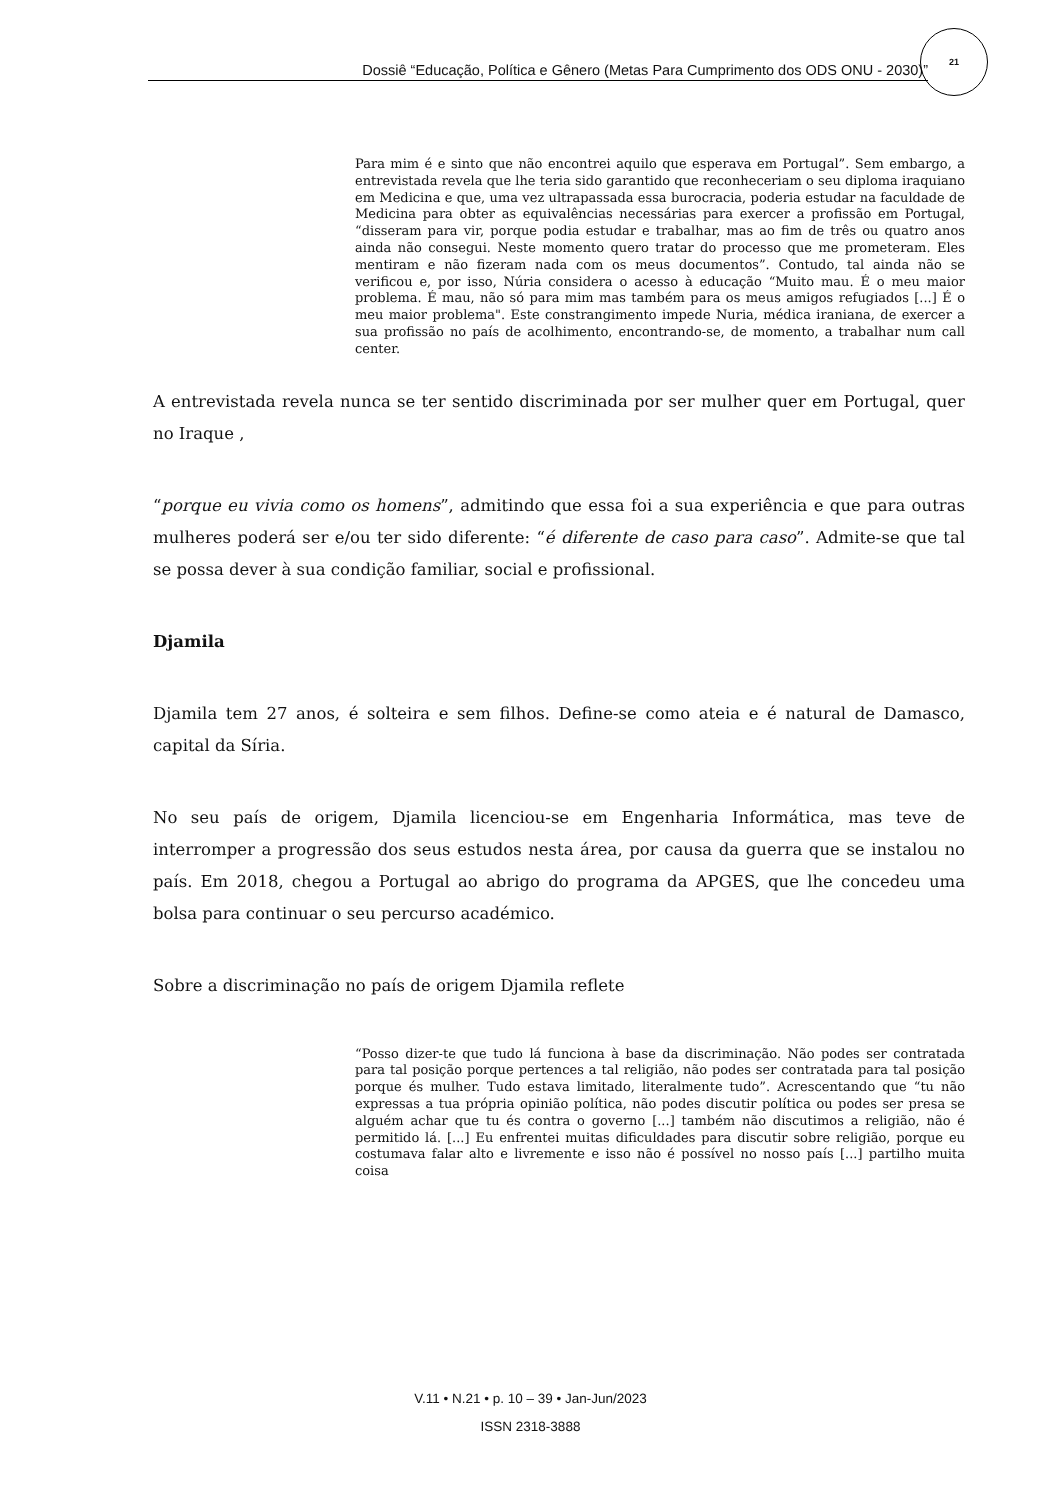Dossiê “Educação, Política e Gênero (Metas Para Cumprimento dos ODS ONU - 2030)”
21
Para mim é e sinto que não encontrei aquilo que esperava em Portugal”. Sem embargo, a entrevistada revela que lhe teria sido garantido que reconheceriam o seu diploma iraquiano em Medicina e que, uma vez ultrapassada essa burocracia, poderia estudar na faculdade de Medicina para obter as equivalências necessárias para exercer a profissão em Portugal, “disseram para vir, porque podia estudar e trabalhar, mas ao fim de três ou quatro anos ainda não consegui. Neste momento quero tratar do processo que me prometeram. Eles mentiram e não fizeram nada com os meus documentos”. Contudo, tal ainda não se verificou e, por isso, Núria considera o acesso à educação “Muito mau. É o meu maior problema. É mau, não só para mim mas também para os meus amigos refugiados [...] É o meu maior problema". Este constrangimento impede Nuria, médica iraniana, de exercer a sua profissão no país de acolhimento, encontrando-se, de momento, a trabalhar num call center.
A entrevistada revela nunca se ter sentido discriminada por ser mulher quer em Portugal, quer no Iraque ,
“porque eu vivia como os homens”, admitindo que essa foi a sua experiência e que para outras mulheres poderá ser e/ou ter sido diferente: “é diferente de caso para caso”. Admite-se que tal se possa dever à sua condição familiar, social e profissional.
Djamila
Djamila tem 27 anos, é solteira e sem filhos. Define-se como ateia e é natural de Damasco, capital da Síria.
No seu país de origem, Djamila licenciou-se em Engenharia Informática, mas teve de interromper a progressão dos seus estudos nesta área, por causa da guerra que se instalou no país. Em 2018, chegou a Portugal ao abrigo do programa da APGES, que lhe concedeu uma bolsa para continuar o seu percurso académico.
Sobre a discriminação no país de origem Djamila reflete
“Posso dizer-te que tudo lá funciona à base da discriminação. Não podes ser contratada para tal posição porque pertences a tal religião, não podes ser contratada para tal posição porque és mulher. Tudo estava limitado, literalmente tudo”. Acrescentando que “tu não expressas a tua própria opinião política, não podes discutir política ou podes ser presa se alguém achar que tu és contra o governo [...] também não discutimos a religião, não é permitido lá. [...] Eu enfrentei muitas dificuldades para discutir sobre religião, porque eu costumava falar alto e livremente e isso não é possível no nosso país [...] partilho muita coisa
V.11 • N.21 • p. 10 – 39 • Jan-Jun/2023
ISSN 2318-3888